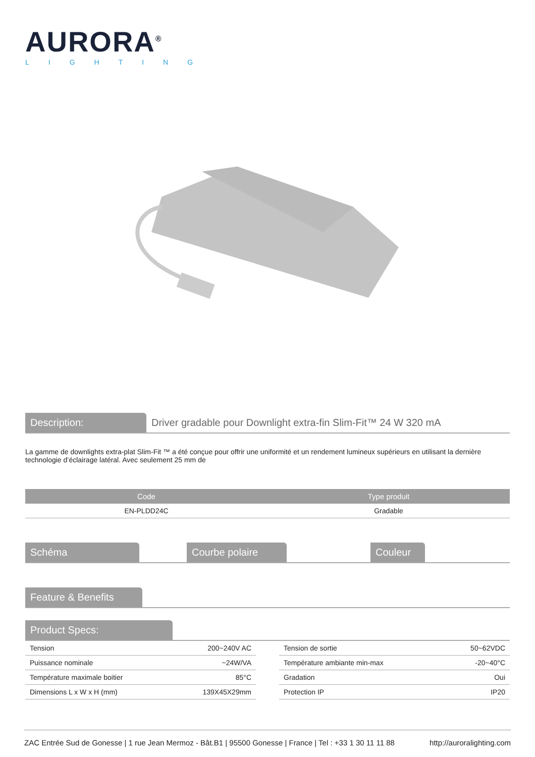AURORA<sup>®</sup>
LIGHTING
Description:
Driver gradable pour Downlight extra-fin Slim-Fit™ 24 W 320 mA
La gamme de downlights extra-plat Slim-Fit ™ a été conçue pour offrir une uniformité et un rendement lumineux supérieurs en utilisant la dernière technologie d’éclairage latéral. Avec seulement 25 mm de
| Code | Type produit |
| --- | --- |
| EN-PLDD24C | Gradable |
Schéma Courbe polaire Couleur
Feature & Benefits
Product Specs:
| Tension | 200~240V AC |
| Puissance nominale | ~24W/VA |
| Température maximale boitier | 85°C |
| Dimensions L x W x H (mm) | 139X45X29mm |
| Tension de sortie | 50~62VDC |
| Température ambiante min-max | -20~40°C |
| Gradation | Oui |
| Protection IP | IP20 |
ZAC Entrée Sud de Gonesse | 1 rue Jean Mermoz - Bât.B1 | 95500 Gonesse | France | Tel : +33 1 30 11 11 88 http://auroralighting.com